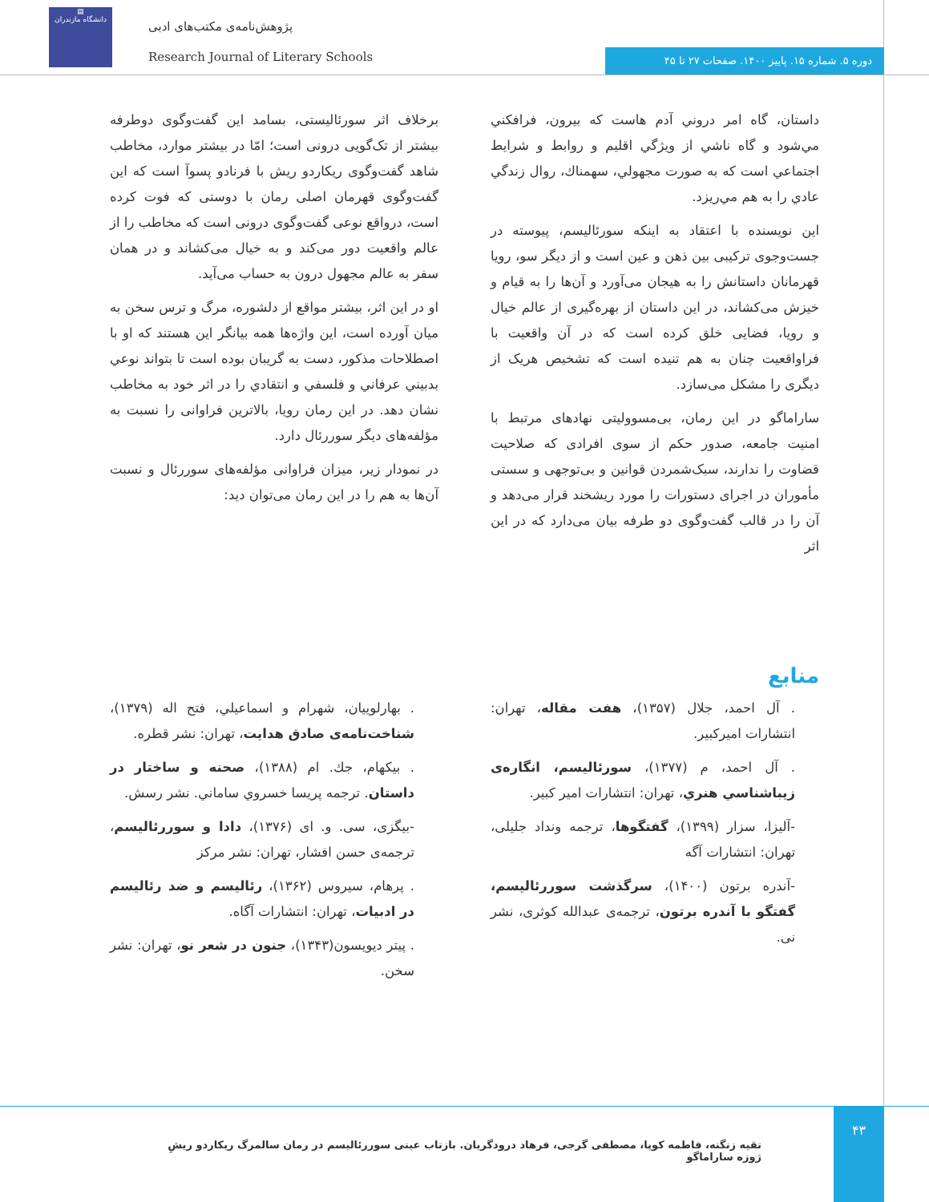▤
دانشگاه مازندران
پژوهش‌نامه‌ی مکتب‌های ادبی
Research Journal of Literary Schools
دوره ۵. شماره ۱۵. پاییز ۱۴۰۰. صفحات ۲۷ تا ۴۵
داستان، گاه امر دروني آدم هاست كه بيرون، فرافكني مي‌شود و گاه ناشي از ويژگي اقليم و روابط و شرايط اجتماعي است كه به صورت مجهولي، سهمناك، روال زندگي عادي را به هم مي‌ريزد.
این نویسنده با اعتقاد به اینکه سورئالیسم، پیوسته در جست‌وجوی ترکیبی بین ذهن و عین است و از دیگر سو، رویا قهرمانان داستانش را به هیجان می‌آورد و آن‌ها را به قیام و خیزش می‌کشاند، در این داستان از بهره‌گیری از عالم خیال و رویا، فضایی خلق کرده است که در آن واقعیت با فراواقعیت چنان به هم تنیده است که تشخیص هریک از دیگری را مشکل می‌سازد.
ساراماگو در این رمان، بی‌مسوولیتی نهادهای مرتبط با امنیت جامعه، صدور حکم از سوی افرادی که صلاحیت قضاوت را ندارند، سبک‌شمردن قوانین و بی‌توجهی و سستی مأموران در اجرای دستورات را مورد ریشخند قرار می‌دهد و آن را در قالب گفت‌وگوی دو طرفه بیان می‌دارد که در این اثر
برخلاف اثر سورئالیستی، بسامد این گفت‌وگوی دوطرفه بیشتر از تک‌گویی درونی است؛ امّا در بیشتر موارد، مخاطب شاهد گفت‌وگوی ریکاردو ریش با فرنادو پسوآ است که این گفت‌وگوی قهرمان اصلی رمان با دوستی که فوت کرده است، درواقع نوعی گفت‌وگوی درونی است که مخاطب را از عالم واقعیت دور می‌کند و به خیال می‌کشاند و در همان سفر به عالم مجهول درون به حساب می‌آید.
او در این اثر، بیشتر مواقع از دلشوره، مرگ و ترس سخن به میان آورده است، این واژه‌ها همه بیانگر این هستند که او با اصطلاحات مذکور، دست به گریبان بوده است تا بتواند نوعي بدبيني عرفاني و فلسفي و انتقادي را در اثر خود به مخاطب نشان دهد. در این رمان رویا، بالاترین فراوانی را نسبت به مؤلفه‌های دیگر سوررئال دارد.
در نمودار زیر، میزان فراوانی مؤلفه‌های سوررئال و نسبت آن‌ها به هم را در این رمان می‌توان دید:
منابع
. آل احمد، جلال (۱۳۵۷)، هفت مقاله، تهران: انتشارات اميركبير.
. آل احمد، م (۱۳۷۷)، سورئاليسم، انگاره‌ی زيباشناسي هنري، تهران: انتشارات امير كبير.
-آلیزا، سزار (۱۳۹۹)، گفتگوها، ترجمه ونداد جلیلی، تهران: انتشارات آگه
-آندره برتون (۱۴۰۰)، سرگذشت سوررئالیسم، گفتگو با آندره برتون، ترجمه‌ی عبدالله کوثری، نشر نی.
. بهارلوييان، شهرام و اسماعيلي، فتح اله (۱۳۷۹)، شناخت‌نامه‌ی صادق هدايت، تهران: نشر قطره.
. بيكهام، جك. ام (۱۳۸۸)، صحنه و ساختار در داستان. ترجمه پريسا خسروي ساماني. نشر رسش.
-بیگزی، سی. و. ای (۱۳۷۶)، دادا و سوررئالیسم، ترجمه‌ی حسن افشار، تهران: نشر مرکز
. پرهام، سیروس (۱۳۶۲)، رئالیسم و ضد رئالیسم در ادبیات، تهران: انتشارات آگاه.
. پیتر دیویسون(۱۳۴۳)، جنون در شعر نو، تهران: نشر سخن.
۴۳
تقیه زنگنه، فاطمه کوپا، مصطفی گرجی، فرهاد درودگریان. بازتاب عینی سوررئالیسم در رمان سالمرگ ریکاردو ریشِ ژوزه ساراماگو